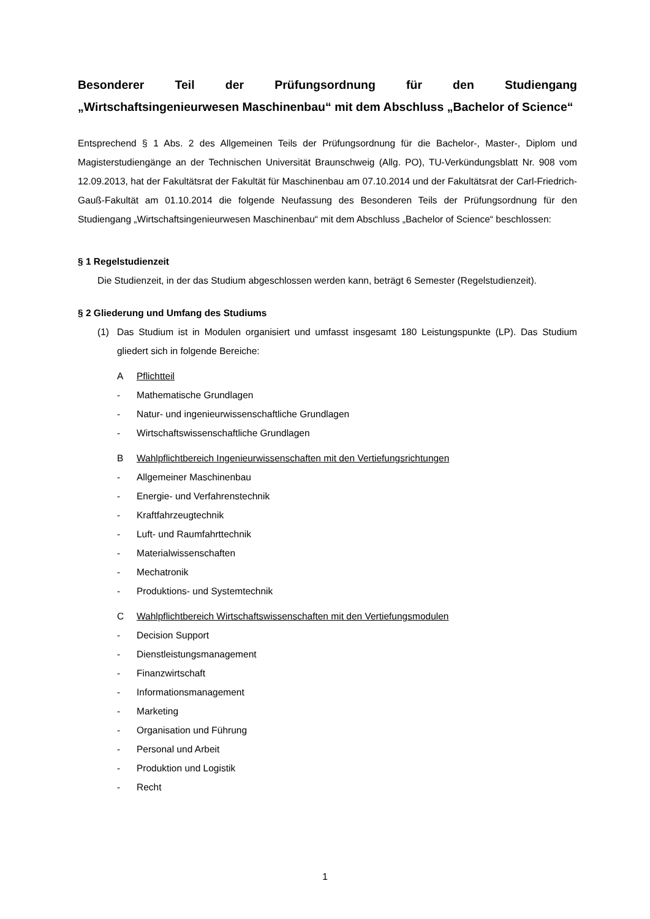Besonderer Teil der Prüfungsordnung für den Studiengang „Wirtschaftsingenieurwesen Maschinenbau“ mit dem Abschluss „Bachelor of Science“
Entsprechend § 1 Abs. 2 des Allgemeinen Teils der Prüfungsordnung für die Bachelor-, Master-, Diplom und Magisterstudiengänge an der Technischen Universität Braunschweig (Allg. PO), TU-Verkündungsblatt Nr. 908 vom 12.09.2013, hat der Fakultätsrat der Fakultät für Maschinenbau am 07.10.2014 und der Fakultätsrat der Carl-Friedrich-Gauß-Fakultät am 01.10.2014 die folgende Neufassung des Besonderen Teils der Prüfungsordnung für den Studiengang „Wirtschaftsingenieurwesen Maschinenbau“ mit dem Abschluss „Bachelor of Science“ beschlossen:
§ 1 Regelstudienzeit
Die Studienzeit, in der das Studium abgeschlossen werden kann, beträgt 6 Semester (Regelstudienzeit).
§ 2 Gliederung und Umfang des Studiums
(1)
Das Studium ist in Modulen organisiert und umfasst insgesamt 180 Leistungspunkte (LP). Das Studium gliedert sich in folgende Bereiche:
A Pflichtteil
- Mathematische Grundlagen
- Natur- und ingenieurwissenschaftliche Grundlagen
- Wirtschaftswissenschaftliche Grundlagen
B Wahlpflichtbereich Ingenieurwissenschaften mit den Vertiefungsrichtungen
- Allgemeiner Maschinenbau
- Energie- und Verfahrenstechnik
- Kraftfahrzeugtechnik
- Luft- und Raumfahrttechnik
- Materialwissenschaften
- Mechatronik
- Produktions- und Systemtechnik
C Wahlpflichtbereich Wirtschaftswissenschaften mit den Vertiefungsmodulen
- Decision Support
- Dienstleistungsmanagement
- Finanzwirtschaft
- Informationsmanagement
- Marketing
- Organisation und Führung
- Personal und Arbeit
- Produktion und Logistik
- Recht
1